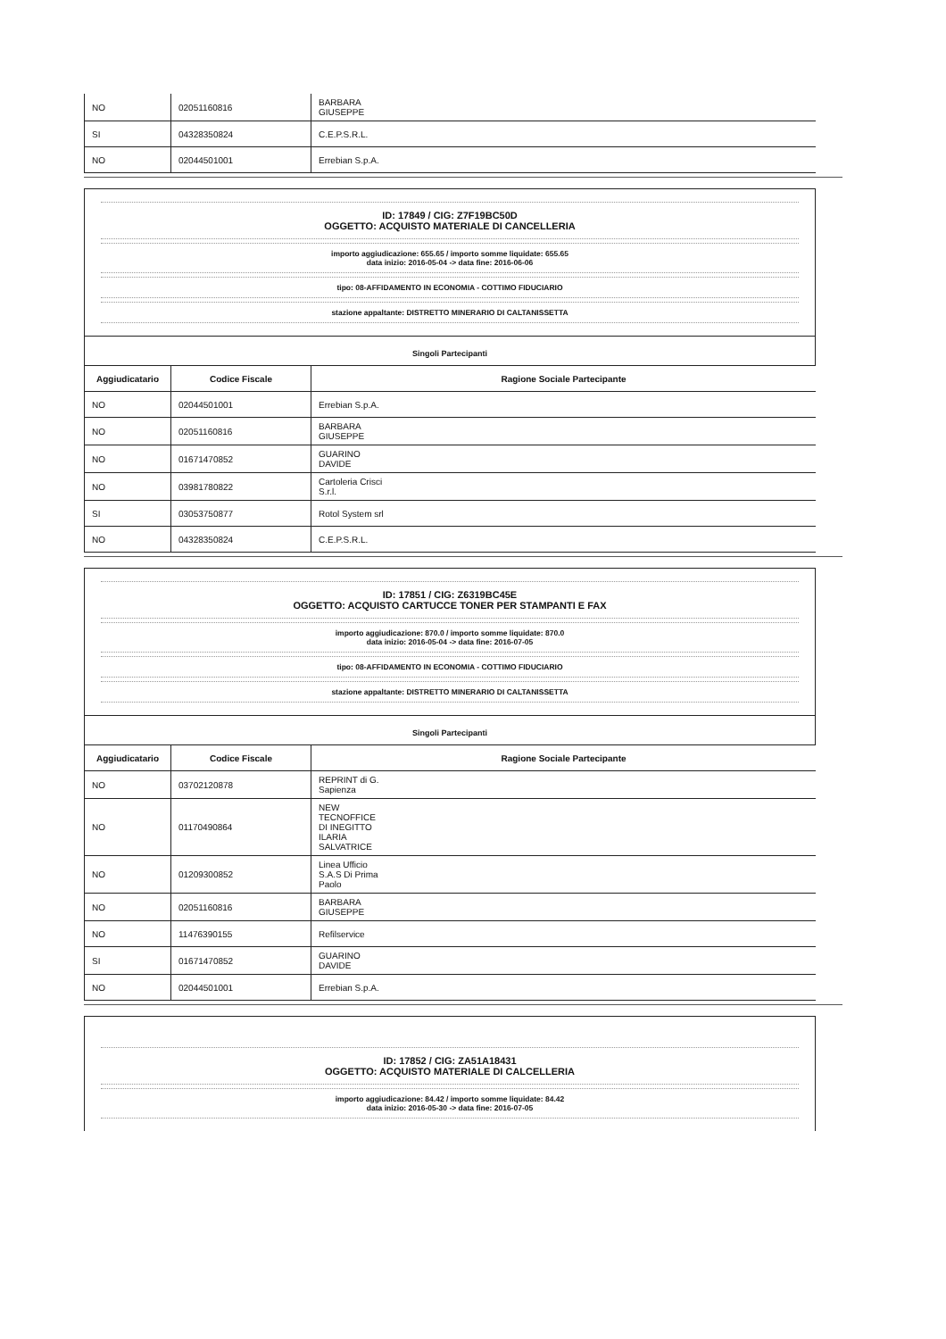| NO | 02051160816 | BARBARA GIUSEPPE |
| SI | 04328350824 | C.E.P.S.R.L. |
| NO | 02044501001 | Errebian S.p.A. |
ID: 17849 / CIG: Z7F19BC50D
OGGETTO: ACQUISTO MATERIALE DI CANCELLERIA
importo aggiudicazione: 655.65 / importo somme liquidate: 655.65
data inizio: 2016-05-04 -> data fine: 2016-06-06
tipo: 08-AFFIDAMENTO IN ECONOMIA - COTTIMO FIDUCIARIO
stazione appaltante: DISTRETTO MINERARIO DI CALTANISSETTA
Singoli Partecipanti
| Aggiudicatario | Codice Fiscale | Ragione Sociale Partecipante |
| --- | --- | --- |
| NO | 02044501001 | Errebian S.p.A. |
| NO | 02051160816 | BARBARA GIUSEPPE |
| NO | 01671470852 | GUARINO DAVIDE |
| NO | 03981780822 | Cartoleria Crisci S.r.l. |
| SI | 03053750877 | Rotol System srl |
| NO | 04328350824 | C.E.P.S.R.L. |
ID: 17851 / CIG: Z6319BC45E
OGGETTO: ACQUISTO CARTUCCE TONER PER STAMPANTI E FAX
importo aggiudicazione: 870.0 / importo somme liquidate: 870.0
data inizio: 2016-05-04 -> data fine: 2016-07-05
tipo: 08-AFFIDAMENTO IN ECONOMIA - COTTIMO FIDUCIARIO
stazione appaltante: DISTRETTO MINERARIO DI CALTANISSETTA
Singoli Partecipanti
| Aggiudicatario | Codice Fiscale | Ragione Sociale Partecipante |
| --- | --- | --- |
| NO | 03702120878 | REPRINT di G. Sapienza |
| NO | 01170490864 | NEW TECNOFFICE DI INEGITTO ILARIA SALVATRICE |
| NO | 01209300852 | Linea Ufficio S.A.S Di Prima Paolo |
| NO | 02051160816 | BARBARA GIUSEPPE |
| NO | 11476390155 | Refilservice |
| SI | 01671470852 | GUARINO DAVIDE |
| NO | 02044501001 | Errebian S.p.A. |
ID: 17852 / CIG: ZA51A18431
OGGETTO: ACQUISTO MATERIALE DI CALCELLERIA
importo aggiudicazione: 84.42 / importo somme liquidate: 84.42
data inizio: 2016-05-30 -> data fine: 2016-07-05